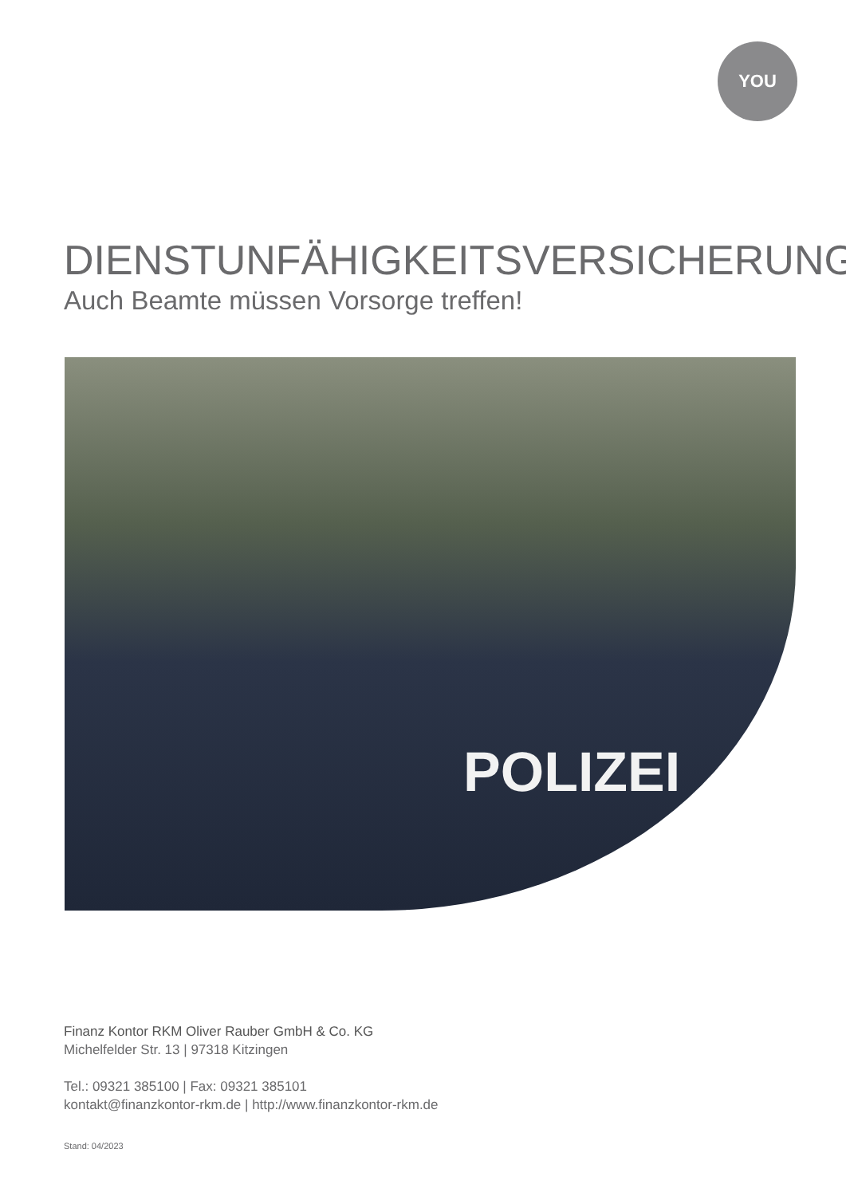YOU
DIENSTUNFÄHIGKEITSVERSICHERUNG
Auch Beamte müssen Vorsorge treffen!
POLIZEI
Finanz Kontor RKM Oliver Rauber GmbH & Co. KG
Michelfelder Str. 13 | 97318 Kitzingen
Tel.: 09321 385100 | Fax: 09321 385101
kontakt@finanzkontor-rkm.de | http://www.finanzkontor-rkm.de
Stand: 04/2023